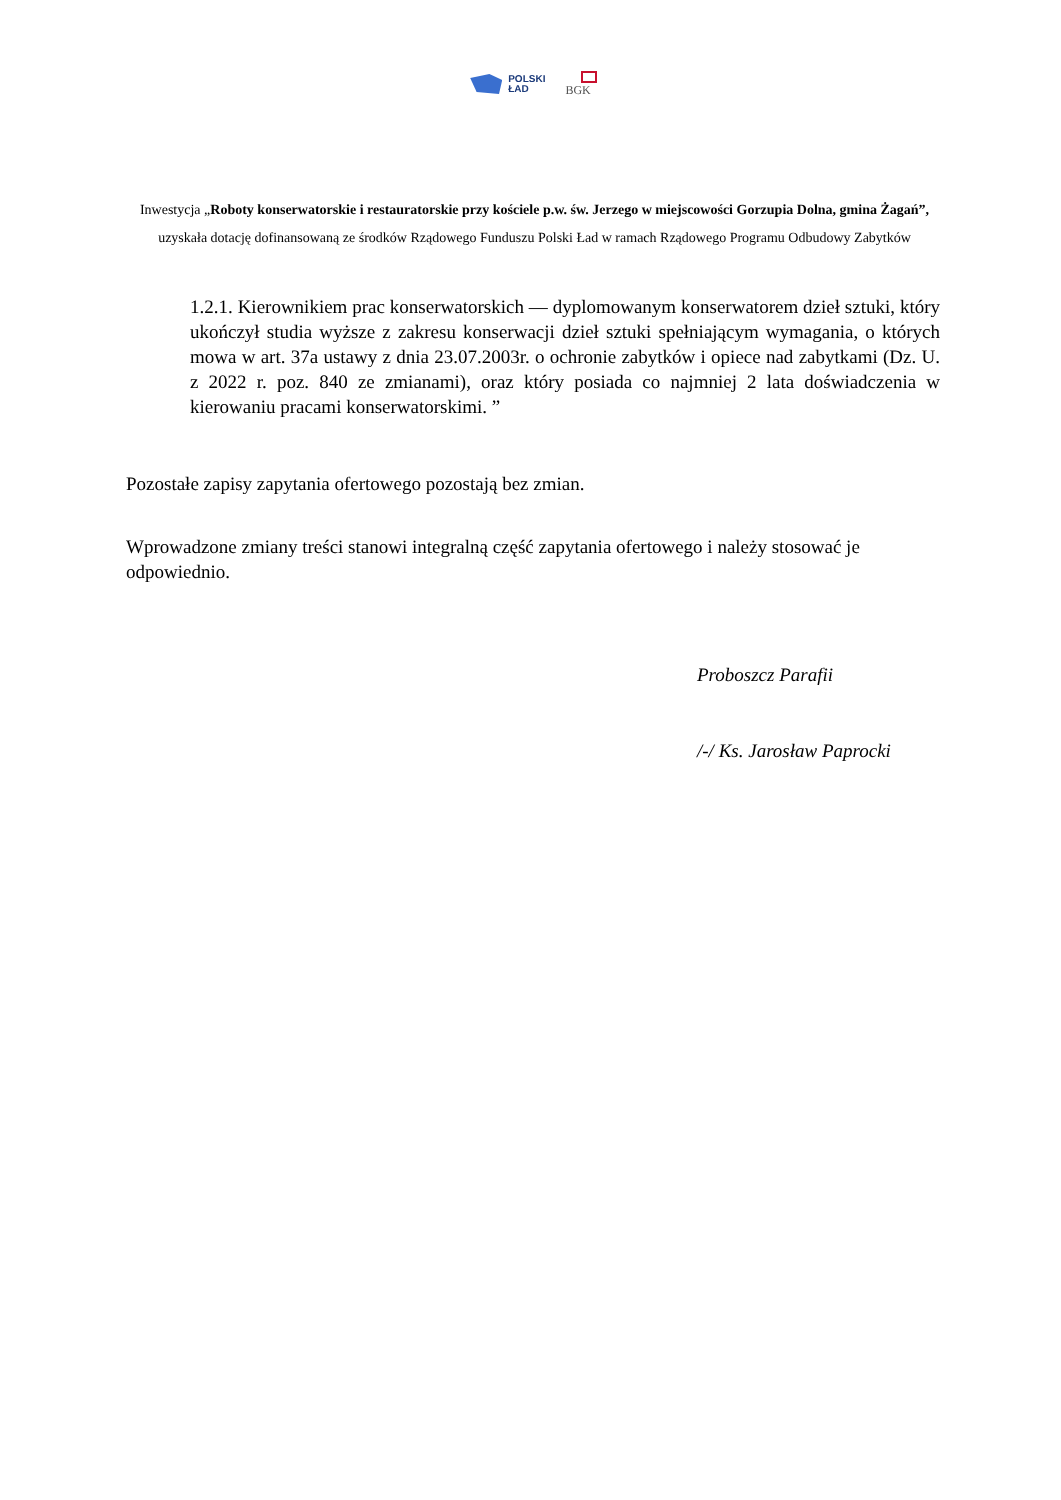POLSKI
ŁAD
BGK
Inwestycja „Roboty konserwatorskie i restauratorskie przy kościele p.w. św. Jerzego w miejscowości Gorzupia Dolna, gmina Żagań”, uzyskała dotację dofinansowaną ze środków Rządowego Funduszu Polski Ład w ramach Rządowego Programu Odbudowy Zabytków
1.2.1. Kierownikiem prac konserwatorskich — dyplomowanym konserwatorem dzieł sztuki, który ukończył studia wyższe z zakresu konserwacji dzieł sztuki spełniającym wymagania, o których mowa w art. 37a ustawy z dnia 23.07.2003r. o ochronie zabytków i opiece nad zabytkami (Dz. U. z 2022 r. poz. 840 ze zmianami), oraz który posiada co najmniej 2 lata doświadczenia w kierowaniu pracami konserwatorskimi. ”
Pozostałe zapisy zapytania ofertowego pozostają bez zmian.
Wprowadzone zmiany treści stanowi integralną część zapytania ofertowego i należy stosować je odpowiednio.
Proboszcz Parafii
/-/ Ks. Jarosław Paprocki